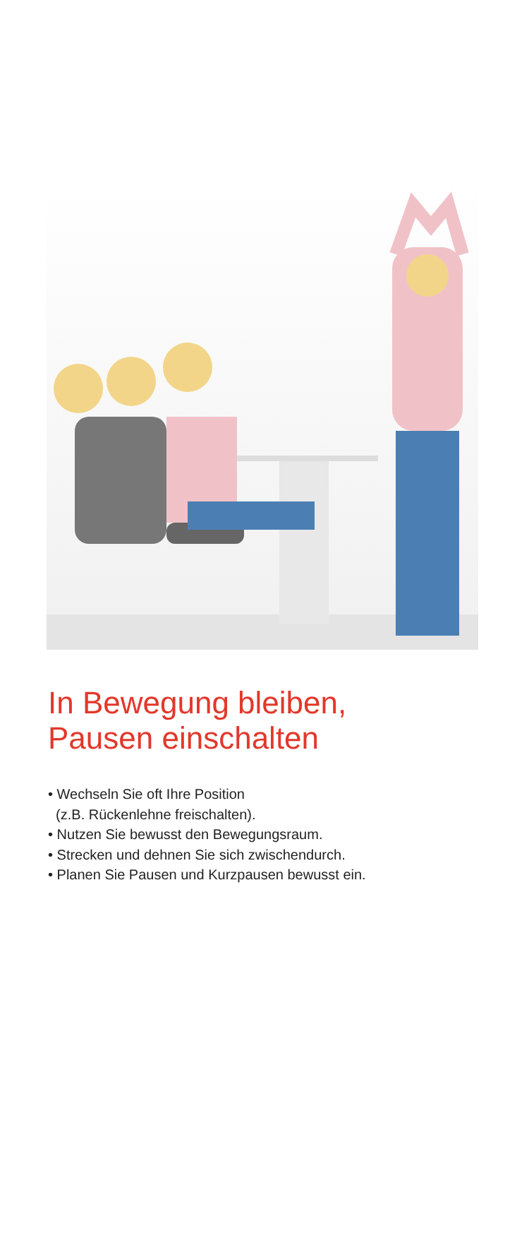In Bewegung bleiben,
Pausen einschalten
• Wechseln Sie oft Ihre Position
(z.B. Rückenlehne freischalten).
• Nutzen Sie bewusst den Bewegungsraum.
• Strecken und dehnen Sie sich zwischendurch.
• Planen Sie Pausen und Kurzpausen bewusst ein.